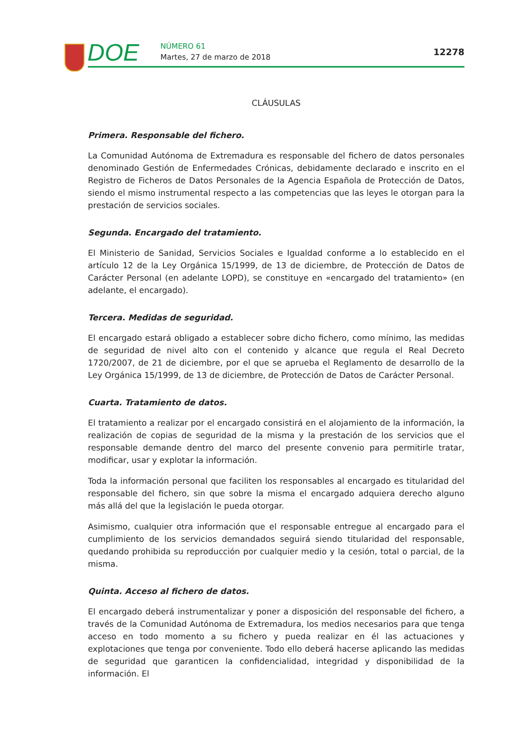DOE NÚMERO 61
Martes, 27 de marzo de 2018 12278
CLÁUSULAS
Primera. Responsable del fichero.
La Comunidad Autónoma de Extremadura es responsable del fichero de datos personales denominado Gestión de Enfermedades Crónicas, debidamente declarado e inscrito en el Registro de Ficheros de Datos Personales de la Agencia Española de Protección de Datos, siendo el mismo instrumental respecto a las competencias que las leyes le otorgan para la prestación de servicios sociales.
Segunda. Encargado del tratamiento.
El Ministerio de Sanidad, Servicios Sociales e Igualdad conforme a lo establecido en el artículo 12 de la Ley Orgánica 15/1999, de 13 de diciembre, de Protección de Datos de Carácter Personal (en adelante LOPD), se constituye en «encargado del tratamiento» (en adelante, el encargado).
Tercera. Medidas de seguridad.
El encargado estará obligado a establecer sobre dicho fichero, como mínimo, las medidas de seguridad de nivel alto con el contenido y alcance que regula el Real Decreto 1720/2007, de 21 de diciembre, por el que se aprueba el Reglamento de desarrollo de la Ley Orgánica 15/1999, de 13 de diciembre, de Protección de Datos de Carácter Personal.
Cuarta. Tratamiento de datos.
El tratamiento a realizar por el encargado consistirá en el alojamiento de la información, la realización de copias de seguridad de la misma y la prestación de los servicios que el responsable demande dentro del marco del presente convenio para permitirle tratar, modificar, usar y explotar la información.
Toda la información personal que faciliten los responsables al encargado es titularidad del responsable del fichero, sin que sobre la misma el encargado adquiera derecho alguno más allá del que la legislación le pueda otorgar.
Asimismo, cualquier otra información que el responsable entregue al encargado para el cumplimiento de los servicios demandados seguirá siendo titularidad del responsable, quedando prohibida su reproducción por cualquier medio y la cesión, total o parcial, de la misma.
Quinta. Acceso al fichero de datos.
El encargado deberá instrumentalizar y poner a disposición del responsable del fichero, a través de la Comunidad Autónoma de Extremadura, los medios necesarios para que tenga acceso en todo momento a su fichero y pueda realizar en él las actuaciones y explotaciones que tenga por conveniente. Todo ello deberá hacerse aplicando las medidas de seguridad que garanticen la confidencialidad, integridad y disponibilidad de la información. El